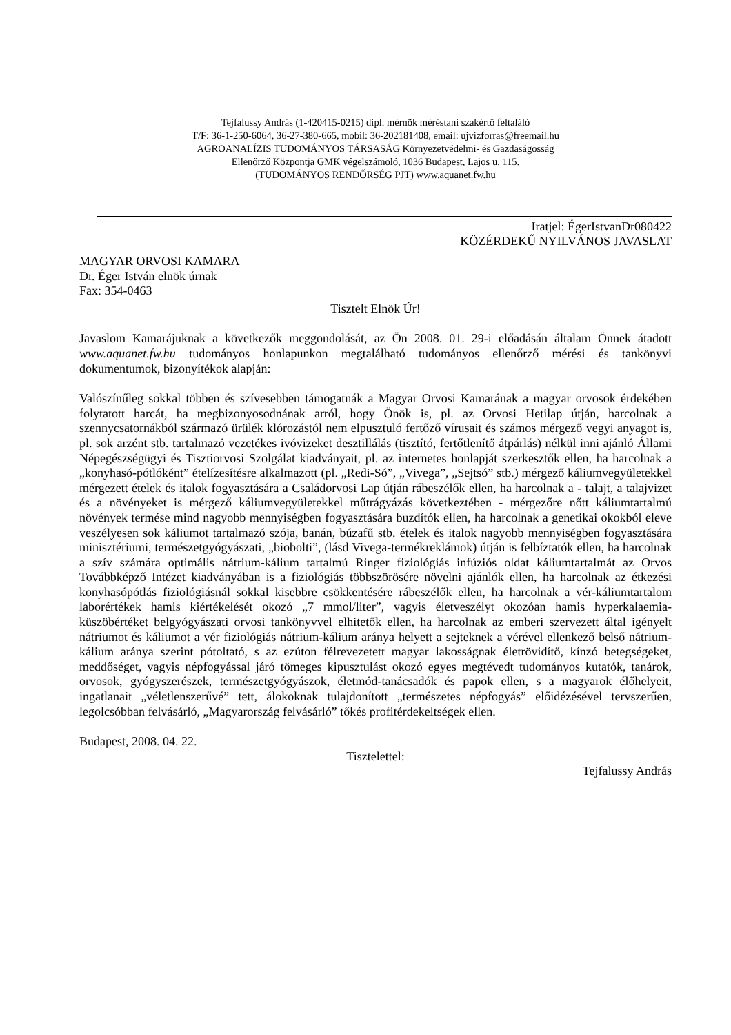Tejfalussy András (1-420415-0215) dipl. mérnök méréstani szakértő feltaláló
T/F: 36-1-250-6064, 36-27-380-665, mobil: 36-202181408, email: ujvizforras@freemail.hu
AGROANALÍZIS TUDOMÁNYOS TÁRSASÁG Környezetvédelmi- és Gazdaságosság
Ellenőrző Központja GMK végelszámoló, 1036 Budapest, Lajos u. 115.
(TUDOMÁNYOS RENDŐRSÉG PJT) www.aquanet.fw.hu
Iratjel: ÉgerIstvanDr080422
KÖZÉRDEKŰ NYILVÁNOS JAVASLAT
MAGYAR ORVOSI KAMARA
Dr. Éger István elnök úrnak
Fax: 354-0463
Tisztelt Elnök Úr!
Javaslom Kamarájuknak a következők meggondolását, az Ön 2008. 01. 29-i előadásán általam Önnek átadott www.aquanet.fw.hu tudományos honlapunkon megtalálható tudományos ellenőrző mérési és tankönyvi dokumentumok, bizonyítékok alapján:
Valószínűleg sokkal többen és szívesebben támogatnák a Magyar Orvosi Kamarának a magyar orvosok érdekében folytatott harcát, ha megbizonyosodnának arról, hogy Önök is, pl. az Orvosi Hetilap útján, harcolnak a szennycsatornákból származó ürülék klórozástól nem elpusztuló fertőző vírusait és számos mérgező vegyi anyagot is, pl. sok arzént stb. tartalmazó vezetékes ivóvizeket desztillálás (tisztító, fertőtlenítő átpárlás) nélkül inni ajánló Állami Népegészségügyi és Tisztiorvosi Szolgálat kiadványait, pl. az internetes honlapját szerkesztők ellen, ha harcolnak a „konyhasó-pótlóként” ételízesítésre alkalmazott (pl. „Redi-Só”, „Vivega”, „Sejtsó” stb.) mérgező káliumvegyületekkel mérgezett ételek és italok fogyasztására a Családorvosi Lap útján rábeszélők ellen, ha harcolnak a - talajt, a talajvizet és a növényeket is mérgező káliumvegyületekkel műtrágyázás következtében - mérgezőre nőtt káliumtartalmú növények termése mind nagyobb mennyiségben fogyasztására buzdítók ellen, ha harcolnak a genetikai okokból eleve veszélyesen sok káliumot tartalmazó szója, banán, búzafű stb. ételek és italok nagyobb mennyiségben fogyasztására minisztériumi, természetgyógyászati, „biobolti”, (lásd Vivega-termékreklámok) útján is felbíztatók ellen, ha harcolnak a szív számára optimális nátrium-kálium tartalmú Ringer fiziológiás infúziós oldat káliumtartalmát az Orvos Továbbképző Intézet kiadványában is a fiziológiás többszörösére növelni ajánlók ellen, ha harcolnak az étkezési konyhasópótlás fiziológiásnál sokkal kisebbre csökkentésére rábeszélők ellen, ha harcolnak a vér-káliumtartalom laborértékek hamis kiértékelését okozó „7 mmol/liter”, vagyis életveszélyt okozóan hamis hyperkalaemia-küszöbértéket belgyógyászati orvosi tankönyvvel elhitetők ellen, ha harcolnak az emberi szervezett által igényelt nátriumot és káliumot a vér fiziológiás nátrium-kálium aránya helyett a sejteknek a vérével ellenkező belső nátrium-kálium aránya szerint pótoltató, s az ezúton félrevezetett magyar lakosságnak életrövidítő, kínzó betegségeket, meddőséget, vagyis népfogyással járó tömeges kipusztulást okozó egyes megtévedt tudományos kutatók, tanárok, orvosok, gyógyszerészek, természetgyógyászok, életmód-tanácsadók és papok ellen, s a magyarok élőhelyeit, ingatlanait „véletlenszerűvé” tett, álokoknak tulajdonított „természetes népfogyás” előidézésével tervszerűen, legolcsóbban felvásárló, „Magyarország felvásárló” tőkés profitérdekeltségek ellen.
Budapest, 2008. 04. 22.
Tisztelettel:
Tejfalussy András